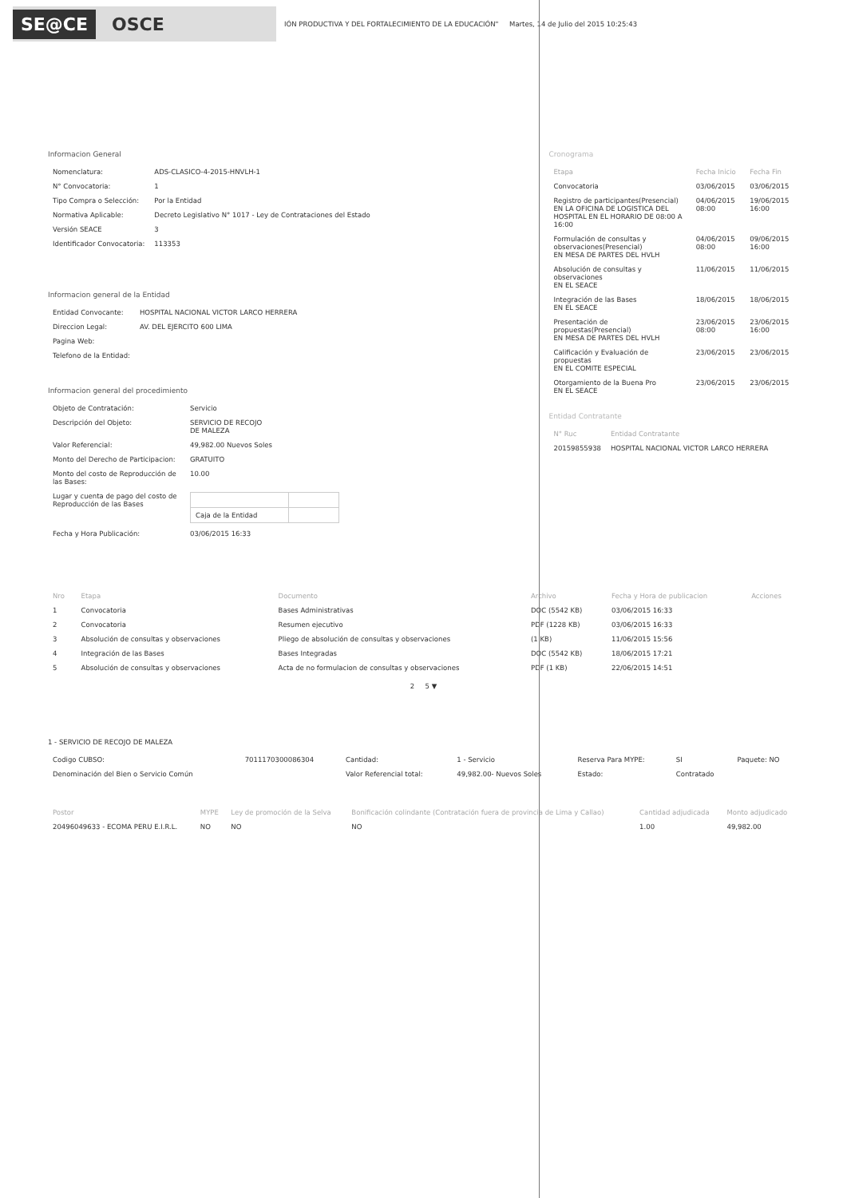SE@CE OSCE
IÓN PRODUCTIVA Y DEL FORTALECIMIENTO DE LA EDUCACIÓN" Martes, 14 de Julio del 2015 10:25:43
Informacion General
| Nomenclatura: | ADS-CLASICO-4-2015-HNVLH-1 |
| N° Convocatoria: | 1 |
| Tipo Compra o Selección: | Por la Entidad |
| Normativa Aplicable: | Decreto Legislativo N° 1017 - Ley de Contrataciones del Estado |
| Versión SEACE | 3 |
| Identificador Convocatoria: | 113353 |
Informacion general de la Entidad
| Entidad Convocante: | HOSPITAL NACIONAL VICTOR LARCO HERRERA |
| Direccion Legal: | AV. DEL EJERCITO 600 LIMA |
| Pagina Web: | |
| Telefono de la Entidad: | |
Informacion general del procedimiento
| Objeto de Contratación: | Servicio |
| Descripción del Objeto: | SERVICIO DE RECOJO DE MALEZA |
| Valor Referencial: | 49,982.00 Nuevos Soles |
| Monto del Derecho de Participacion: | GRATUITO |
| Monto del costo de Reproducción de las Bases: | 10.00 |
| Lugar y cuenta de pago del costo de Reproducción de las Bases | / Caja de la Entidad / / |
| Fecha y Hora Publicación: | 03/06/2015 16:33 |
Cronograma
| Etapa | Fecha Inicio | Fecha Fin |
| --- | --- | --- |
| Convocatoria | 03/06/2015 | 03/06/2015 |
| Registro de participantes(Presencial) EN LA OFICINA DE LOGISTICA DEL HOSPITAL EN EL HORARIO DE 08:00 A 16:00 | 04/06/2015 08:00 | 19/06/2015 16:00 |
| Formulación de consultas y observaciones(Presencial) EN MESA DE PARTES DEL HVLH | 04/06/2015 08:00 | 09/06/2015 16:00 |
| Absolución de consultas y observaciones EN EL SEACE | 11/06/2015 | 11/06/2015 |
| Integración de las Bases EN EL SEACE | 18/06/2015 | 18/06/2015 |
| Presentación de propuestas(Presencial) EN MESA DE PARTES DEL HVLH | 23/06/2015 08:00 | 23/06/2015 16:00 |
| Calificación y Evaluación de propuestas EN EL COMITE ESPECIAL | 23/06/2015 | 23/06/2015 |
| Otorgamiento de la Buena Pro EN EL SEACE | 23/06/2015 | 23/06/2015 |
Entidad Contratante
| N° Ruc | Entidad Contratante |
| --- | --- |
| 20159855938 | HOSPITAL NACIONAL VICTOR LARCO HERRERA |
| Nro | Etapa | Documento | Archivo | Fecha y Hora de publicacion | Acciones |
| --- | --- | --- | --- | --- | --- |
| 1 | Convocatoria | Bases Administrativas | DOC (5542 KB) | 03/06/2015 16:33 | |
| 2 | Convocatoria | Resumen ejecutivo | PDF (1228 KB) | 03/06/2015 16:33 | |
| 3 | Absolución de consultas y observaciones | Pliego de absolución de consultas y observaciones | (1 KB) | 11/06/2015 15:56 | |
| 4 | Integración de las Bases | Bases Integradas | DOC (5542 KB) | 18/06/2015 17:21 | |
| 5 | Absolución de consultas y observaciones | Acta de no formulacion de consultas y observaciones | PDF (1 KB) | 22/06/2015 14:51 | |
2 5 ▼
1 - SERVICIO DE RECOJO DE MALEZA
| Codigo CUBSO: | 7011170300086304 | Cantidad: | 1 - Servicio | Reserva Para MYPE: | SI | Paquete: NO |
| Denominación del Bien o Servicio Común | | Valor Referencial total: | 49,982.00- Nuevos Soles | Estado: | Contratado | |
| Postor | MYPE | Ley de promoción de la Selva | Bonificación colindante (Contratación fuera de provincia de Lima y Callao) | Cantidad adjudicada | Monto adjudicado |
| --- | --- | --- | --- | --- | --- |
| 20496049633 - ECOMA PERU E.I.R.L. | NO | NO | NO | 1.00 | 49,982.00 |